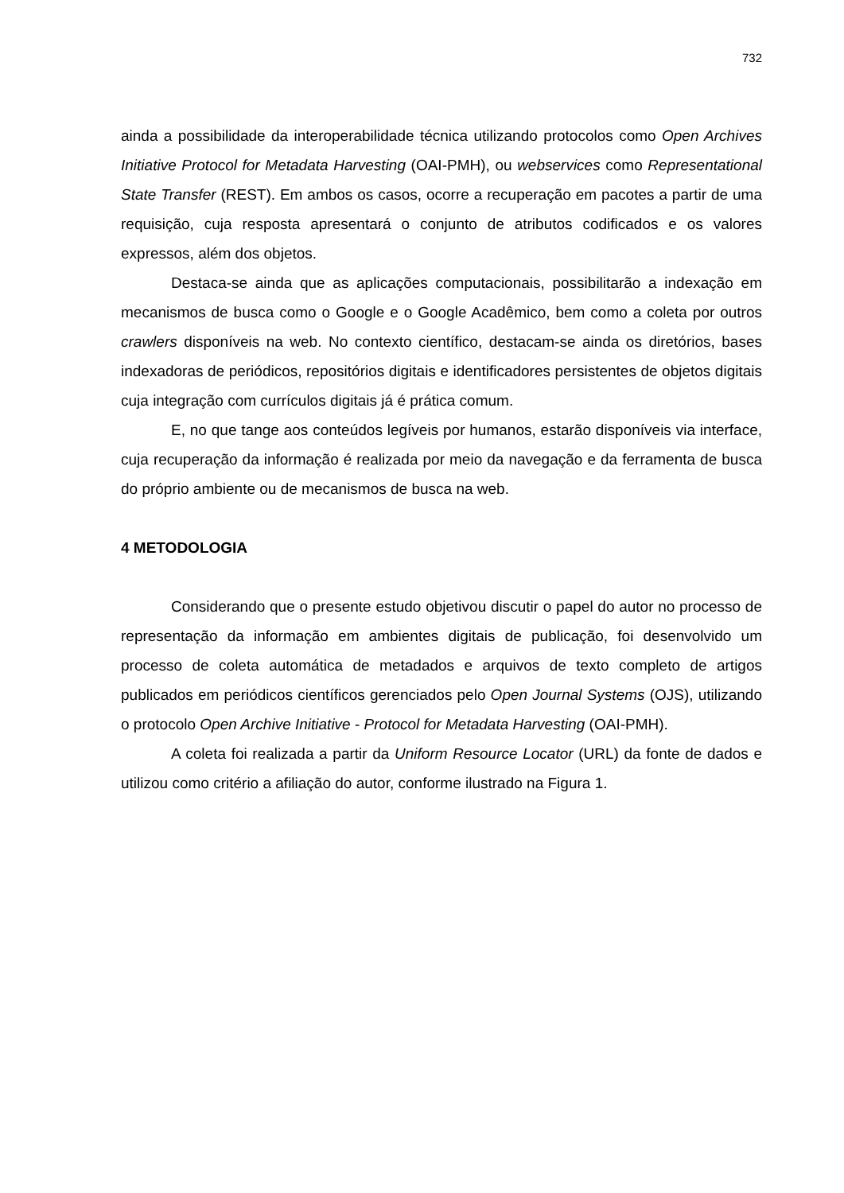732
ainda a possibilidade da interoperabilidade técnica utilizando protocolos como Open Archives Initiative Protocol for Metadata Harvesting (OAI-PMH), ou webservices como Representational State Transfer (REST). Em ambos os casos, ocorre a recuperação em pacotes a partir de uma requisição, cuja resposta apresentará o conjunto de atributos codificados e os valores expressos, além dos objetos.
Destaca-se ainda que as aplicações computacionais, possibilitarão a indexação em mecanismos de busca como o Google e o Google Acadêmico, bem como a coleta por outros crawlers disponíveis na web. No contexto científico, destacam-se ainda os diretórios, bases indexadoras de periódicos, repositórios digitais e identificadores persistentes de objetos digitais cuja integração com currículos digitais já é prática comum.
E, no que tange aos conteúdos legíveis por humanos, estarão disponíveis via interface, cuja recuperação da informação é realizada por meio da navegação e da ferramenta de busca do próprio ambiente ou de mecanismos de busca na web.
4 METODOLOGIA
Considerando que o presente estudo objetivou discutir o papel do autor no processo de representação da informação em ambientes digitais de publicação, foi desenvolvido um processo de coleta automática de metadados e arquivos de texto completo de artigos publicados em periódicos científicos gerenciados pelo Open Journal Systems (OJS), utilizando o protocolo Open Archive Initiative - Protocol for Metadata Harvesting (OAI-PMH).
A coleta foi realizada a partir da Uniform Resource Locator (URL) da fonte de dados e utilizou como critério a afiliação do autor, conforme ilustrado na Figura 1.